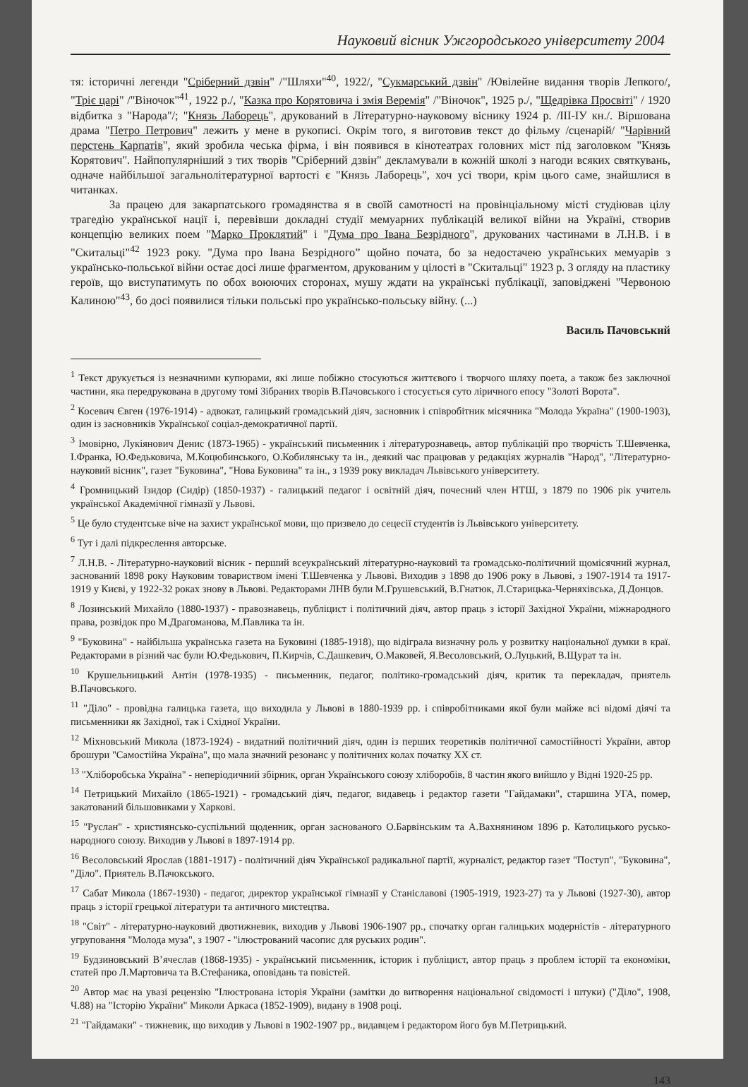Науковий вісник Ужгородського університету 2004
тя: історичні легенди "Сріберний дзвін" /"Шляхи"<sup>40</sup>, 1922/, "Сукмарський дзвін" /Ювілейне видання творів Лепкого/, "Тріє царі" /"Віночок"<sup>41</sup>, 1922 р./, "Казка про Корятовича і змія Веремія" /"Віночок", 1925 р./, "Щедрівка Просвіті" / 1920 відбитка з "Народа"/; "Князь Лаборець", друкований в Літературно-науковому віснику 1924 р. /ІІІ-ІУ кн./. Віршована драма "Петро Петрович" лежить у мене в рукописі. Окрім того, я виготовив текст до фільму /сценарій/ "Чарівний перстень Карпатів", який зробила чеська фірма, і він появився в кінотеатрах головних міст під заголовком "Князь Корятович". Найпопулярніший з тих творів "Сріберний дзвін" декламували в кожній школі з нагоди всяких святкувань, одначе найбільшої загальнолітературної вартості є "Князь Лаборець", хоч усі твори, крім цього саме, знайшлися в читанках.
За працею для закарпатського громадянства я в своїй самотності на провінціальному місті студіював цілу трагедію української нації і, перевівши докладні студії мемуарних публікацій великої війни на Україні, створив концепцію великих поем "Марко Проклятий" і "Дума про Івана Безрідного", друкованих частинами в Л.Н.В. і в "Скитальці"<sup>42</sup> 1923 року. "Дума про Івана Безрідного” щойно почата, бо за недостачею українських мемуарів з українсько-польської війни остає досі лише фрагментом, друкованим у цілості в "Скитальці" 1923 р. З огляду на пластику героїв, що виступатимуть по обох воюючих сторонах, мушу ждати на українські публікації, заповіджені "Червоною Калиною"<sup>43</sup>, бо досі появилися тільки польські про українсько-польську війну. (...)
Василь Пачовський
<sup>1</sup> Текст друкується із незначними купюрами, які лише побіжно стосуються життєвого і творчого шляху поета, а також без заключної частини, яка передрукована в другому томі Зібраних творів В.Пачовського і стосується суто ліричного епосу "Золоті Ворота".
<sup>2</sup> Косевич Євген (1976-1914) - адвокат, галицький громадський діяч, засновник і співробітник місячника "Молода Україна" (1900-1903), один із засновників Української соціал-демократичної партії.
<sup>3</sup> Імовірно, Лукіянович Денис (1873-1965) - український письменник і літературознавець, автор публікацій про творчість Т.Шевченка, І.Франка, Ю.Федьковича, М.Коцюбинського, О.Кобилянську та ін., деякий час працював у редакціях журналів "Народ", "Літературно-науковий вісник", газет "Буковина", "Нова Буковина" та ін., з 1939 року викладач Львівського університету.
<sup>4</sup> Громницький Ізидор (Сидір) (1850-1937) - галицький педагог і освітній діяч, почесний член НТШ, з 1879 по 1906 рік учитель української Академічної гімназії у Львові.
<sup>5</sup> Це було студентське віче на захист української мови, що призвело до сецесії студентів із Львівського університету.
<sup>6</sup> Тут і далі підкреслення авторське.
<sup>7</sup> Л.Н.В. - Літературно-науковий вісник - перший всеукраїнський літературно-науковий та громадсько-політичний щомісячний журнал, заснований 1898 року Науковим товариством імені Т.Шевченка у Львові. Виходив з 1898 до 1906 року в Львові, з 1907-1914 та 1917-1919 у Києві, у 1922-32 роках знову в Львові. Редакторами ЛНВ були М.Грушевський, В.Гнатюк, Л.Старицька-Черняхівська, Д.Донцов.
<sup>8</sup> Лозинський Михайло (1880-1937) - правознавець, публіцист і політичний діяч, автор праць з історії Західної України, міжнародного права, розвідок про М.Драгоманова, М.Павлика та ін.
<sup>9</sup> "Буковина" - найбільша українська газета на Буковині (1885-1918), що відіграла визначну роль у розвитку національної думки в краї. Редакторами в різний час були Ю.Федькович, П.Кирчів, С.Дашкевич, О.Маковей, Я.Весоловський, О.Луцький, В.Щурат та ін.
<sup>10</sup> Крушельницький Антін (1978-1935) - письменник, педагог, політико-громадський діяч, критик та перекладач, приятель В.Пачовського.
<sup>11</sup> "Діло" - провідна галицька газета, що виходила у Львові в 1880-1939 рр. і співробітниками якої були майже всі відомі діячі та письменники як Західної, так і Східної України.
<sup>12</sup> Міхновський Микола (1873-1924) - видатний політичний діяч, один із перших теоретиків політичної самостійності України, автор брошури "Самостійна Україна", що мала значний резонанс у політичних колах початку XX ст.
<sup>13</sup> "Хліборобська Україна" - неперіодичний збірник, орган Українського союзу хліборобів, 8 частин якого вийшло у Відні 1920-25 рр.
<sup>14</sup> Петрицький Михайло (1865-1921) - громадський діяч, педагог, видавець і редактор газети "Гайдамаки", старшина УГА, помер, закатований більшовиками у Харкові.
<sup>15</sup> "Руслан" - християнсько-суспільний щоденник, орган заснованого О.Барвінським та А.Вахнянином 1896 р. Католицького русько-народного союзу. Виходив у Львові в 1897-1914 рр.
<sup>16</sup> Весоловський Ярослав (1881-1917) - політичний діяч Української радикальної партії, журналіст, редактор газет "Поступ", "Буковина", "Діло". Приятель В.Пачокського.
<sup>17</sup> Сабат Микола (1867-1930) - педагог, директор української гімназії у Станіславові (1905-1919, 1923-27) та у Львові (1927-30), автор праць з історії грецької літератури та античного мистецтва.
<sup>18</sup> "Світ" - літературно-науковий двотижневик, виходив у Львові 1906-1907 рр., спочатку орган галицьких модерністів - літературного угруповання "Молода муза", з 1907 - "ілюстрований часопис для руських родин".
<sup>19</sup> Будзиновський В’ячеслав (1868-1935) - український письменник, історик і публіцист, автор праць з проблем історії та економіки, статей про Л.Мартовича та В.Стефаника, оповідань та повістей.
<sup>20</sup> Автор має на увазі рецензію "Ілюстрована історія України (замітки до витворення національної свідомості і штуки) ("Діло", 1908, Ч.88) на "Історію України" Миколи Аркаса (1852-1909), видану в 1908 році.
<sup>21</sup> "Гайдамаки" - тижневик, що виходив у Львові в 1902-1907 рр., видавцем і редактором його був М.Петрицький.
143